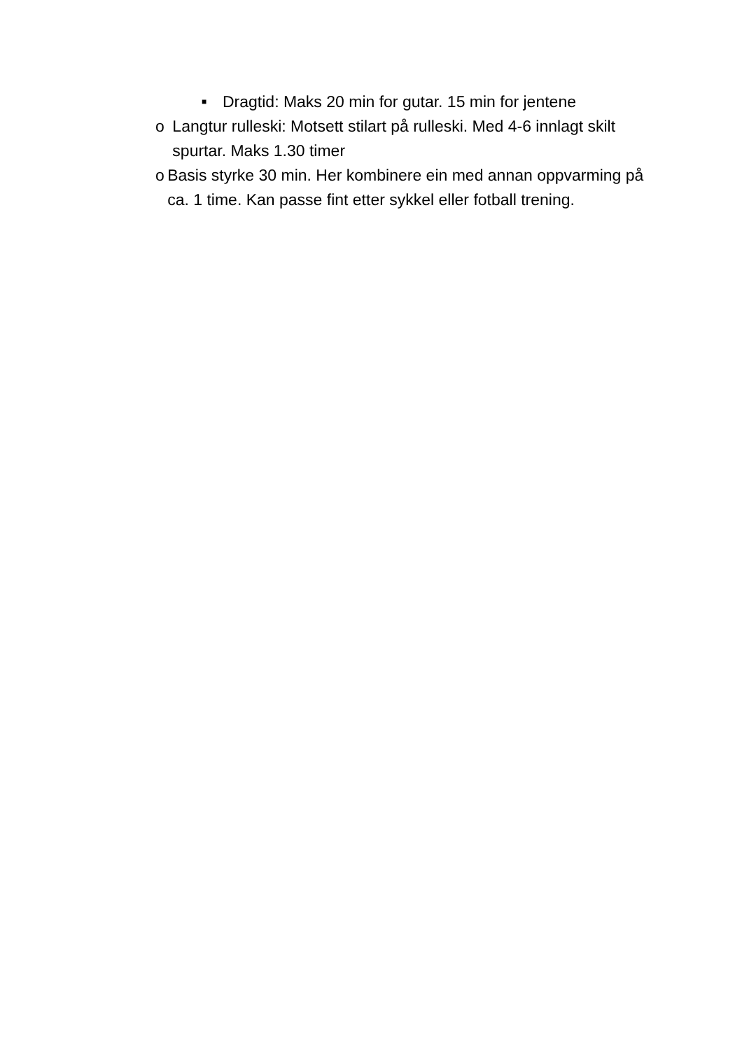■ Dragtid: Maks 20 min for gutar. 15 min for jentene
o Langtur rulleski: Motsett stilart på rulleski. Med 4-6 innlagt skilt spurtar. Maks 1.30 timer
o Basis styrke 30 min. Her kombinere ein med annan oppvarming på ca. 1 time. Kan passe fint etter sykkel eller fotball trening.